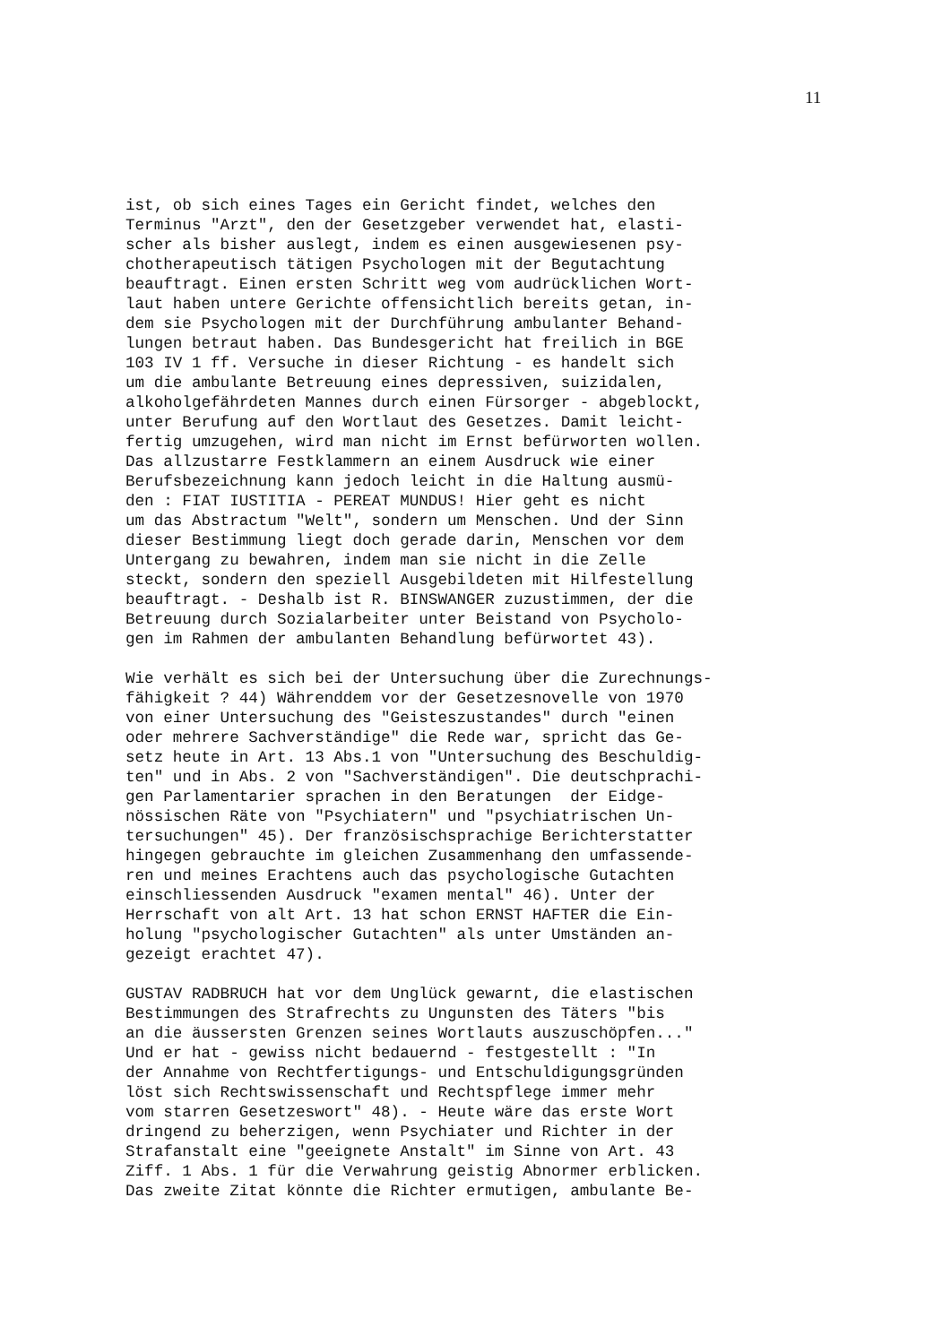11
ist, ob sich eines Tages ein Gericht findet, welches den Terminus "Arzt", den der Gesetzgeber verwendet hat, elasti- scher als bisher auslegt, indem es einen ausgewiesenen psy- chotherapeutisch tätigen Psychologen mit der Begutachtung beauftragt. Einen ersten Schritt weg vom audrücklichen Wort- laut haben untere Gerichte offensichtlich bereits getan, in- dem sie Psychologen mit der Durchführung ambulanter Behand- lungen betraut haben. Das Bundesgericht hat freilich in BGE 103 IV 1 ff. Versuche in dieser Richtung - es handelt sich um die ambulante Betreuung eines depressiven, suizidalen, alkoholgefährdeten Mannes durch einen Fürsorger - abgeblockt, unter Berufung auf den Wortlaut des Gesetzes. Damit leicht- fertig umzugehen, wird man nicht im Ernst befürworten wollen. Das allzustarre Festklammern an einem Ausdruck wie einer Berufsbezeichnung kann jedoch leicht in die Haltung ausmü- den : FIAT IUSTITIA - PEREAT MUNDUS! Hier geht es nicht um das Abstractum "Welt", sondern um Menschen. Und der Sinn dieser Bestimmung liegt doch gerade darin, Menschen vor dem Untergang zu bewahren, indem man sie nicht in die Zelle steckt, sondern den speziell Ausgebildeten mit Hilfestellung beauftragt. - Deshalb ist R. BINSWANGER zuzustimmen, der die Betreuung durch Sozialarbeiter unter Beistand von Psycholo- gen im Rahmen der ambulanten Behandlung befürwortet 43).
Wie verhält es sich bei der Untersuchung über die Zurechnungs- fähigkeit ? 44) Währenddem vor der Gesetzesnovelle von 1970 von einer Untersuchung des "Geisteszustandes" durch "einen oder mehrere Sachverständige" die Rede war, spricht das Ge- setz heute in Art. 13 Abs.1 von "Untersuchung des Beschuldig- ten" und in Abs. 2 von "Sachverständigen". Die deutschprachi- gen Parlamentarier sprachen in den Beratungen der Eidge- nössischen Räte von "Psychiatern" und "psychiatrischen Un- tersuchungen" 45). Der französischsprachige Berichterstatter hingegen gebrauchte im gleichen Zusammenhang den umfassende- ren und meines Erachtens auch das psychologische Gutachten einschliessenden Ausdruck "examen mental" 46). Unter der Herrschaft von alt Art. 13 hat schon ERNST HAFTER die Ein- holung "psychologischer Gutachten" als unter Umständen an- gezeigt erachtet 47).
GUSTAV RADBRUCH hat vor dem Unglück gewarnt, die elastischen Bestimmungen des Strafrechts zu Ungunsten des Täters "bis an die äussersten Grenzen seines Wortlauts auszuschöpfen..." Und er hat - gewiss nicht bedauernd - festgestellt : "In der Annahme von Rechtfertigungs- und Entschuldigungsgründen löst sich Rechtswissenschaft und Rechtspflege immer mehr vom starren Gesetzeswort" 48). - Heute wäre das erste Wort dringend zu beherzigen, wenn Psychiater und Richter in der Strafanstalt eine "geeignete Anstalt" im Sinne von Art. 43 Ziff. 1 Abs. 1 für die Verwahrung geistig Abnormer erblicken. Das zweite Zitat könnte die Richter ermutigen, ambulante Be-